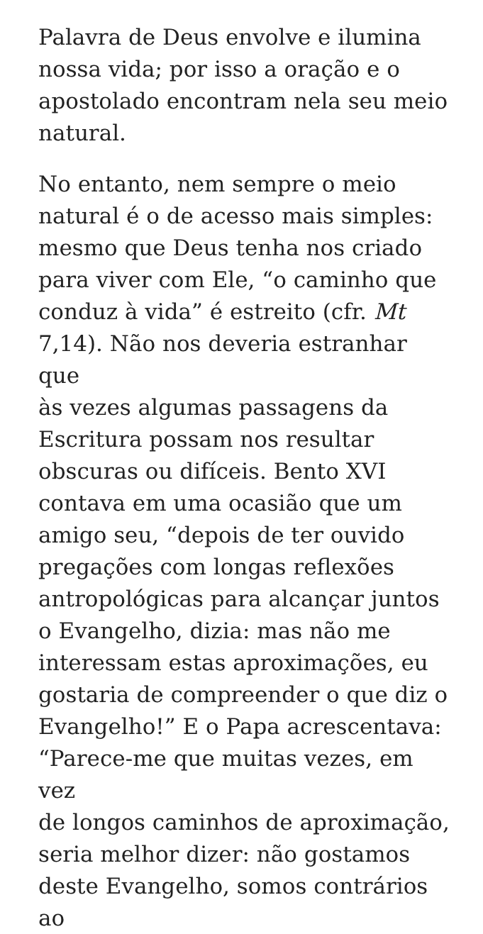Palavra de Deus envolve e ilumina
nossa vida; por isso a oração e o
apostolado encontram nela seu meio
natural.
No entanto, nem sempre o meio
natural é o de acesso mais simples:
mesmo que Deus tenha nos criado
para viver com Ele, “o caminho que
conduz à vida” é estreito (cfr. Mt
7,14). Não nos deveria estranhar que
às vezes algumas passagens da
Escritura possam nos resultar
obscuras ou difíceis. Bento XVI
contava em uma ocasião que um
amigo seu, “depois de ter ouvido
pregações com longas reflexões
antropológicas para alcançar juntos
o Evangelho, dizia: mas não me
interessam estas aproximações, eu
gostaria de compreender o que diz o
Evangelho!” E o Papa acrescentava:
“Parece-me que muitas vezes, em vez
de longos caminhos de aproximação,
seria melhor dizer: não gostamos
deste Evangelho, somos contrários ao